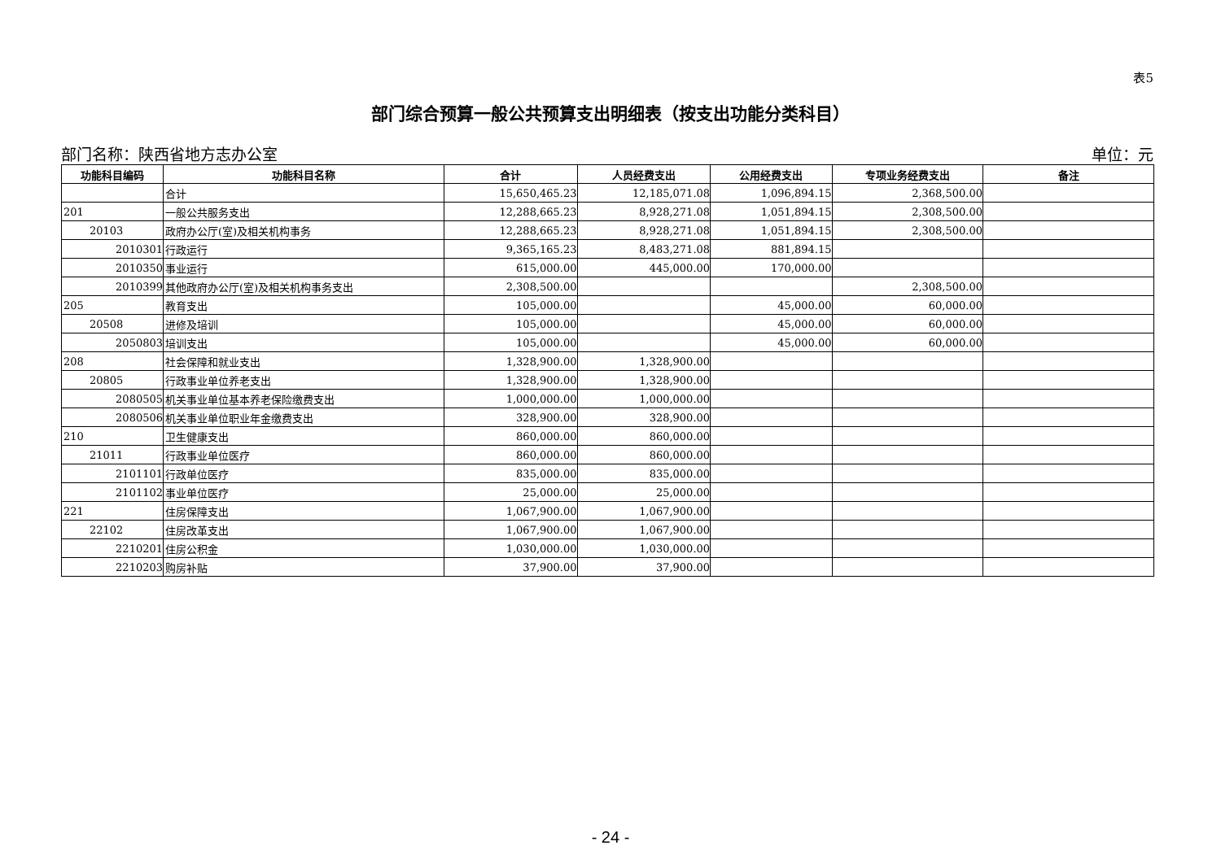表5
部门综合预算一般公共预算支出明细表（按支出功能分类科目）
部门名称：陕西省地方志办公室 单位：元
| 功能科目编码 | 功能科目名称 | 合计 | 人员经费支出 | 公用经费支出 | 专项业务经费支出 | 备注 |
| --- | --- | --- | --- | --- | --- | --- |
| | 合计 | 15,650,465.23 | 12,185,071.08 | 1,096,894.15 | 2,368,500.00 | |
| 201 | 一般公共服务支出 | 12,288,665.23 | 8,928,271.08 | 1,051,894.15 | 2,308,500.00 | |
| 20103 | 政府办公厅(室)及相关机构事务 | 12,288,665.23 | 8,928,271.08 | 1,051,894.15 | 2,308,500.00 | |
| 2010301 | 行政运行 | 9,365,165.23 | 8,483,271.08 | 881,894.15 | | |
| 2010350 | 事业运行 | 615,000.00 | 445,000.00 | 170,000.00 | | |
| 2010399 | 其他政府办公厅(室)及相关机构事务支出 | 2,308,500.00 | | | 2,308,500.00 | |
| 205 | 教育支出 | 105,000.00 | | 45,000.00 | 60,000.00 | |
| 20508 | 进修及培训 | 105,000.00 | | 45,000.00 | 60,000.00 | |
| 2050803 | 培训支出 | 105,000.00 | | 45,000.00 | 60,000.00 | |
| 208 | 社会保障和就业支出 | 1,328,900.00 | 1,328,900.00 | | | |
| 20805 | 行政事业单位养老支出 | 1,328,900.00 | 1,328,900.00 | | | |
| 2080505 | 机关事业单位基本养老保险缴费支出 | 1,000,000.00 | 1,000,000.00 | | | |
| 2080506 | 机关事业单位职业年金缴费支出 | 328,900.00 | 328,900.00 | | | |
| 210 | 卫生健康支出 | 860,000.00 | 860,000.00 | | | |
| 21011 | 行政事业单位医疗 | 860,000.00 | 860,000.00 | | | |
| 2101101 | 行政单位医疗 | 835,000.00 | 835,000.00 | | | |
| 2101102 | 事业单位医疗 | 25,000.00 | 25,000.00 | | | |
| 221 | 住房保障支出 | 1,067,900.00 | 1,067,900.00 | | | |
| 22102 | 住房改革支出 | 1,067,900.00 | 1,067,900.00 | | | |
| 2210201 | 住房公积金 | 1,030,000.00 | 1,030,000.00 | | | |
| 2210203 | 购房补贴 | 37,900.00 | 37,900.00 | | | |
- 24 -